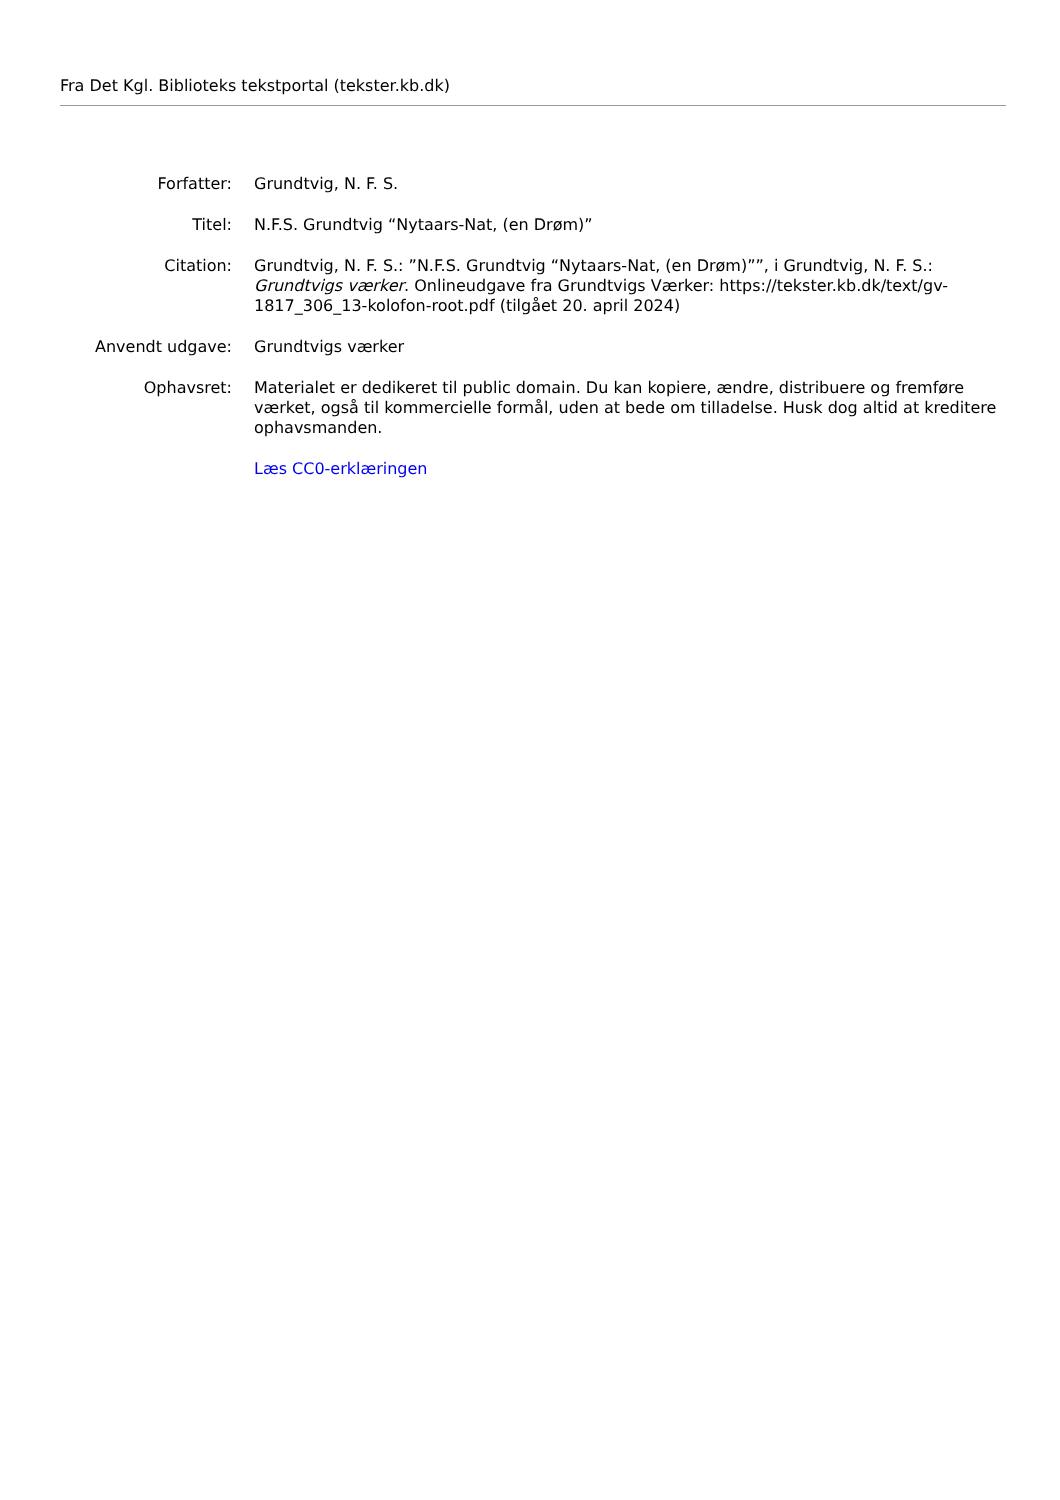Fra Det Kgl. Biblioteks tekstportal (tekster.kb.dk)
| Forfatter: | Grundtvig, N. F. S. |
| Titel: | N.F.S. Grundtvig “Nytaars-Nat, (en Drøm)” |
| Citation: | Grundtvig, N. F. S.: ”N.F.S. Grundtvig “Nytaars-Nat, (en Drøm)””, i Grundtvig, N. F. S.: Grundtvigs værker . Onlineudgave fra Grundtvigs Værker: https://tekster.kb.dk/text/gv-1817_306_13-kolofon-root.pdf (tilgået 20. april 2024) |
| Anvendt udgave: | Grundtvigs værker |
| Ophavsret: | Materialet er dedikeret til public domain. Du kan kopiere, ændre, distribuere og fremføre værket, også til kommercielle formål, uden at bede om tilladelse. Husk dog altid at kreditere ophavsmanden. |
| | Læs CC0-erklæringen |